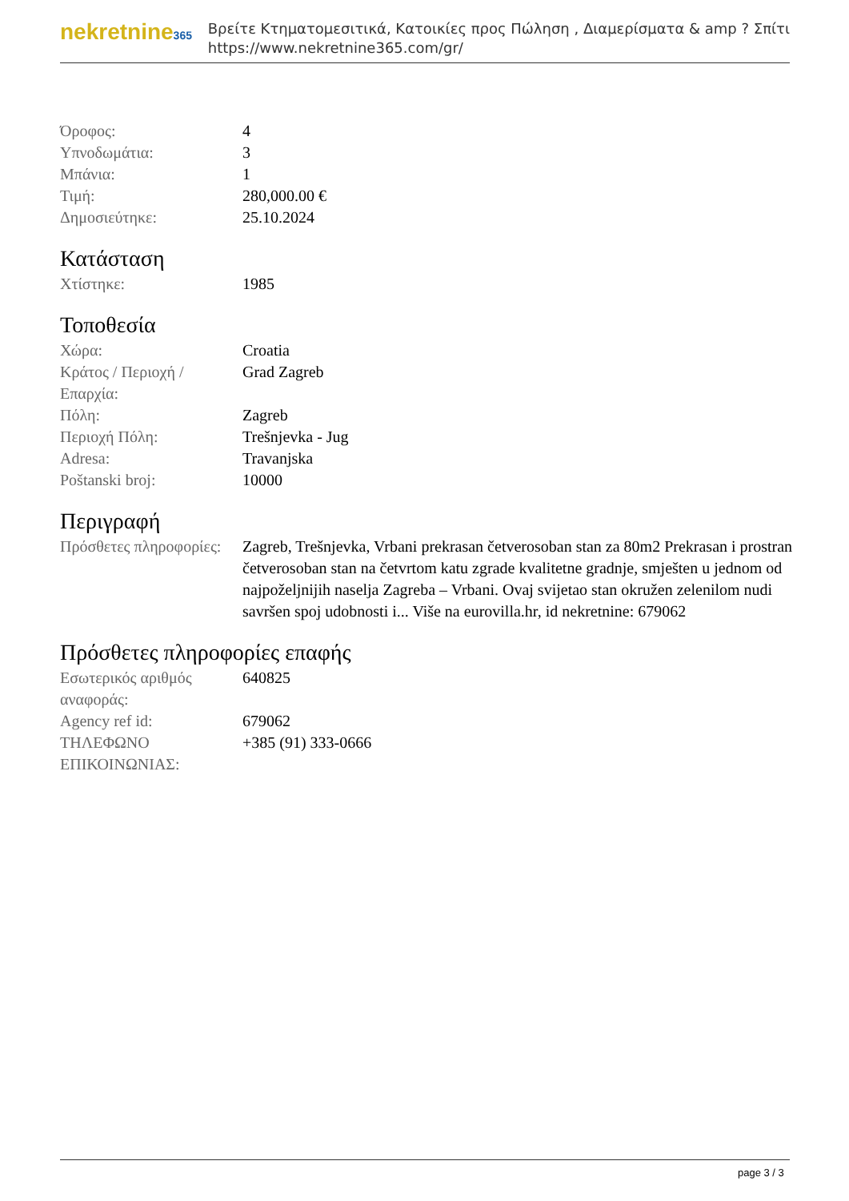nekretnine365
Βρείτε Κτηματομεσιτικά, Κατοικίες προς Πώληση , Διαμερίσματα & amp ? Σπίτι
https://www.nekretnine365.com/gr/
| Όροφος: | 4 |
| Υπνοδωμάτια: | 3 |
| Μπάνια: | 1 |
| Τιμή: | 280,000.00 € |
| Δημοσιεύτηκε: | 25.10.2024 |
Κατάσταση
| Χτίστηκε: | 1985 |
Τοποθεσία
| Χώρα: | Croatia |
| Κράτος / Περιοχή / Επαρχία: | Grad Zagreb |
| Πόλη: | Zagreb |
| Περιοχή Πόλη: | Trešnjevka - Jug |
| Adresa: | Travanjska |
| Poštanski broj: | 10000 |
Περιγραφή
| Πρόσθετες πληροφορίες: | Zagreb, Trešnjevka, Vrbani prekrasan četverosoban stan za 80m2 Prekrasan i prostran četverosoban stan na četvrtom katu zgrade kvalitetne gradnje, smješten u jednom od najpoželjnijih naselja Zagreba – Vrbani. Ovaj svijetao stan okružen zelenilom nudi savršen spoj udobnosti i... Više na eurovilla.hr, id nekretnine: 679062 |
Πρόσθετες πληροφορίες επαφής
| Εσωτερικός αριθμός αναφοράς: | 640825 |
| Agency ref id: | 679062 |
| ΤΗΛΕΦΩΝΟ ΕΠΙΚΟΙΝΩΝΙΑΣ: | +385 (91) 333-0666 |
page 3 / 3